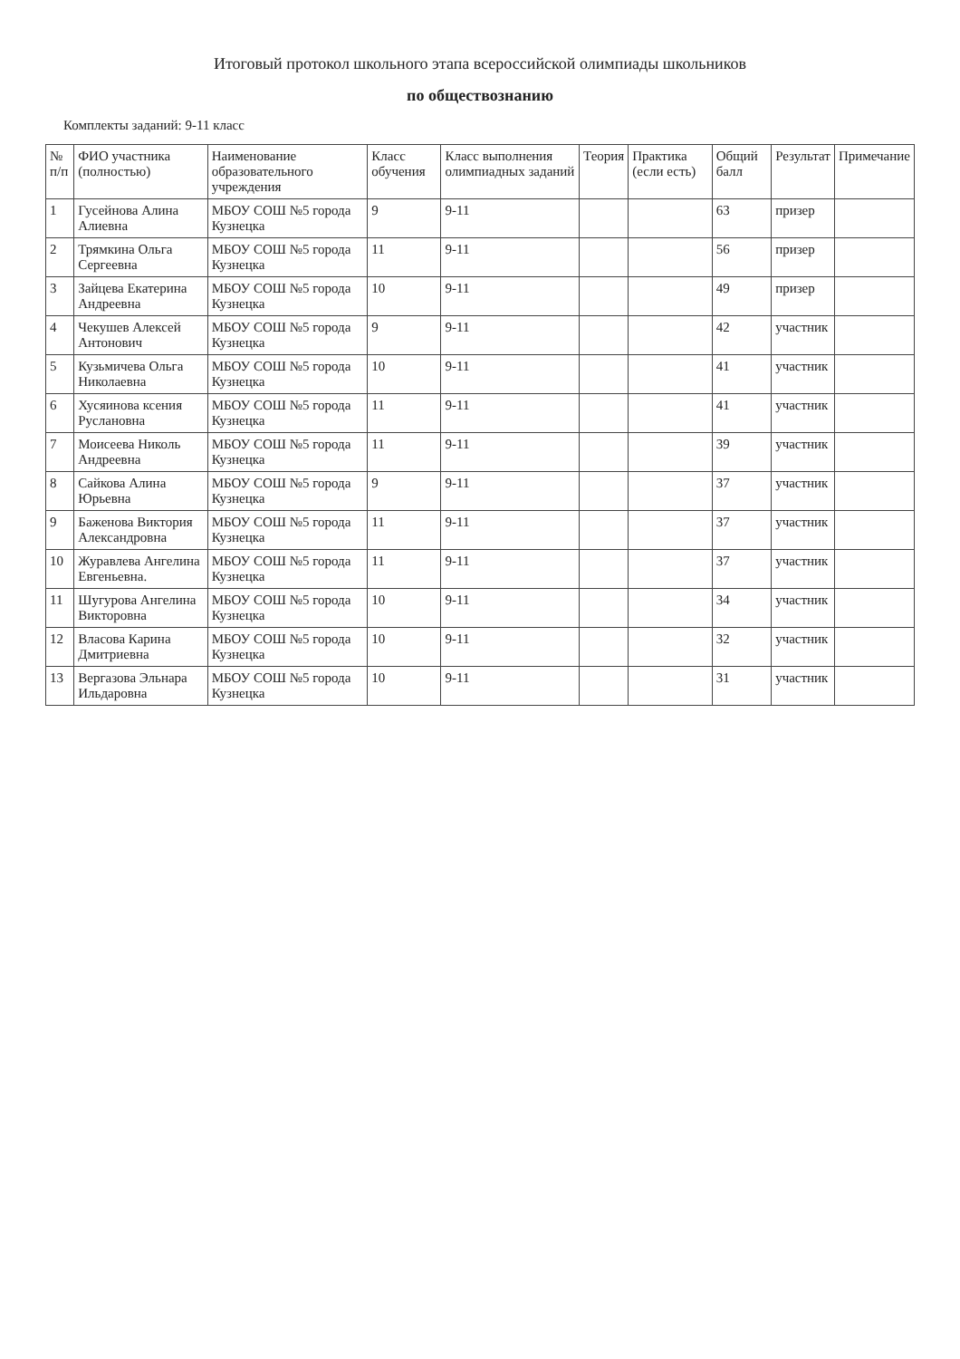Итоговый протокол школьного этапа всероссийской олимпиады школьников
по обществознанию
Комплекты заданий: 9-11 класс
| № п/п | ФИО участника (полностью) | Наименование образовательного учреждения | Класс обучения | Класс выполнения олимпиадных заданий | Теория | Практика (если есть) | Общий балл | Результат | Примечание |
| --- | --- | --- | --- | --- | --- | --- | --- | --- | --- |
| 1 | Гусейнова Алина Алиевна | МБОУ СОШ №5 города Кузнецка | 9 | 9-11 | | | 63 | призер | |
| 2 | Трямкина Ольга Сергеевна | МБОУ СОШ №5 города Кузнецка | 11 | 9-11 | | | 56 | призер | |
| 3 | Зайцева Екатерина Андреевна | МБОУ СОШ №5 города Кузнецка | 10 | 9-11 | | | 49 | призер | |
| 4 | Чекушев Алексей Антонович | МБОУ СОШ №5 города Кузнецка | 9 | 9-11 | | | 42 | участник | |
| 5 | Кузьмичева Ольга Николаевна | МБОУ СОШ №5 города Кузнецка | 10 | 9-11 | | | 41 | участник | |
| 6 | Хусяинова ксения Руслановна | МБОУ СОШ №5 города Кузнецка | 11 | 9-11 | | | 41 | участник | |
| 7 | Моисеева Николь Андреевна | МБОУ СОШ №5 города Кузнецка | 11 | 9-11 | | | 39 | участник | |
| 8 | Сайкова Алина Юрьевна | МБОУ СОШ №5 города Кузнецка | 9 | 9-11 | | | 37 | участник | |
| 9 | Баженова Виктория Александровна | МБОУ СОШ №5 города Кузнецка | 11 | 9-11 | | | 37 | участник | |
| 10 | Журавлева Ангелина Евгеньевна. | МБОУ СОШ №5 города Кузнецка | 11 | 9-11 | | | 37 | участник | |
| 11 | Шугурова Ангелина Викторовна | МБОУ СОШ №5 города Кузнецка | 10 | 9-11 | | | 34 | участник | |
| 12 | Власова Карина Дмитриевна | МБОУ СОШ №5 города Кузнецка | 10 | 9-11 | | | 32 | участник | |
| 13 | Вергазова Эльнара Ильдаровна | МБОУ СОШ №5 города Кузнецка | 10 | 9-11 | | | 31 | участник | |